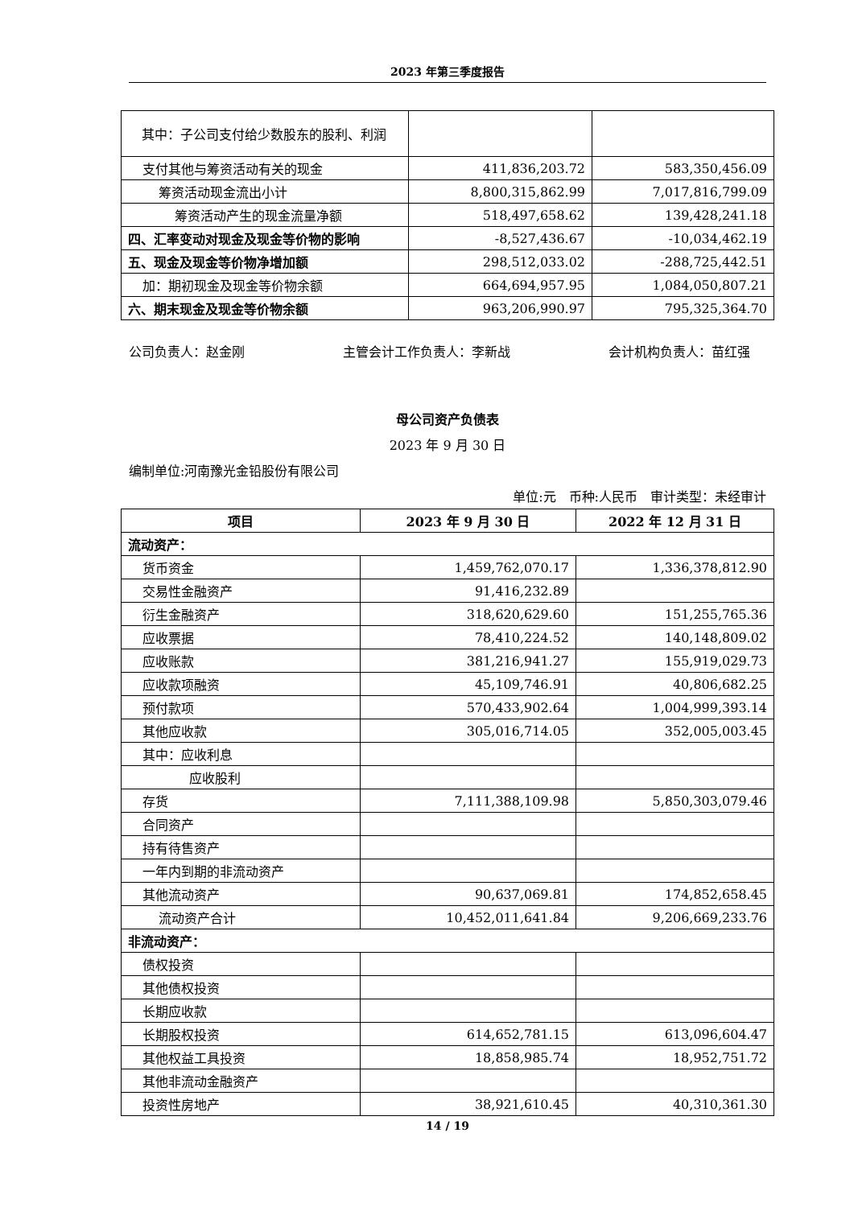2023 年第三季度报告
| 其中：子公司支付给少数股东的股利、利润 | | |
| 支付其他与筹资活动有关的现金 | 411,836,203.72 | 583,350,456.09 |
| 筹资活动现金流出小计 | 8,800,315,862.99 | 7,017,816,799.09 |
| 筹资活动产生的现金流量净额 | 518,497,658.62 | 139,428,241.18 |
| 四、汇率变动对现金及现金等价物的影响 | -8,527,436.67 | -10,034,462.19 |
| 五、现金及现金等价物净增加额 | 298,512,033.02 | -288,725,442.51 |
| 加：期初现金及现金等价物余额 | 664,694,957.95 | 1,084,050,807.21 |
| 六、期末现金及现金等价物余额 | 963,206,990.97 | 795,325,364.70 |
公司负责人：赵金刚 主管会计工作负责人：李新战 会计机构负责人：苗红强
母公司资产负债表
2023 年 9 月 30 日
编制单位:河南豫光金铅股份有限公司
单位:元　币种:人民币　审计类型：未经审计
| 项目 | 2023 年 9 月 30 日 | 2022 年 12 月 31 日 |
| --- | --- | --- |
| 流动资产： | | |
| 货币资金 | 1,459,762,070.17 | 1,336,378,812.90 |
| 交易性金融资产 | 91,416,232.89 | |
| 衍生金融资产 | 318,620,629.60 | 151,255,765.36 |
| 应收票据 | 78,410,224.52 | 140,148,809.02 |
| 应收账款 | 381,216,941.27 | 155,919,029.73 |
| 应收款项融资 | 45,109,746.91 | 40,806,682.25 |
| 预付款项 | 570,433,902.64 | 1,004,999,393.14 |
| 其他应收款 | 305,016,714.05 | 352,005,003.45 |
| 其中：应收利息 | | |
| 应收股利 | | |
| 存货 | 7,111,388,109.98 | 5,850,303,079.46 |
| 合同资产 | | |
| 持有待售资产 | | |
| 一年内到期的非流动资产 | | |
| 其他流动资产 | 90,637,069.81 | 174,852,658.45 |
| 流动资产合计 | 10,452,011,641.84 | 9,206,669,233.76 |
| 非流动资产： | | |
| 债权投资 | | |
| 其他债权投资 | | |
| 长期应收款 | | |
| 长期股权投资 | 614,652,781.15 | 613,096,604.47 |
| 其他权益工具投资 | 18,858,985.74 | 18,952,751.72 |
| 其他非流动金融资产 | | |
| 投资性房地产 | 38,921,610.45 | 40,310,361.30 |
14 / 19